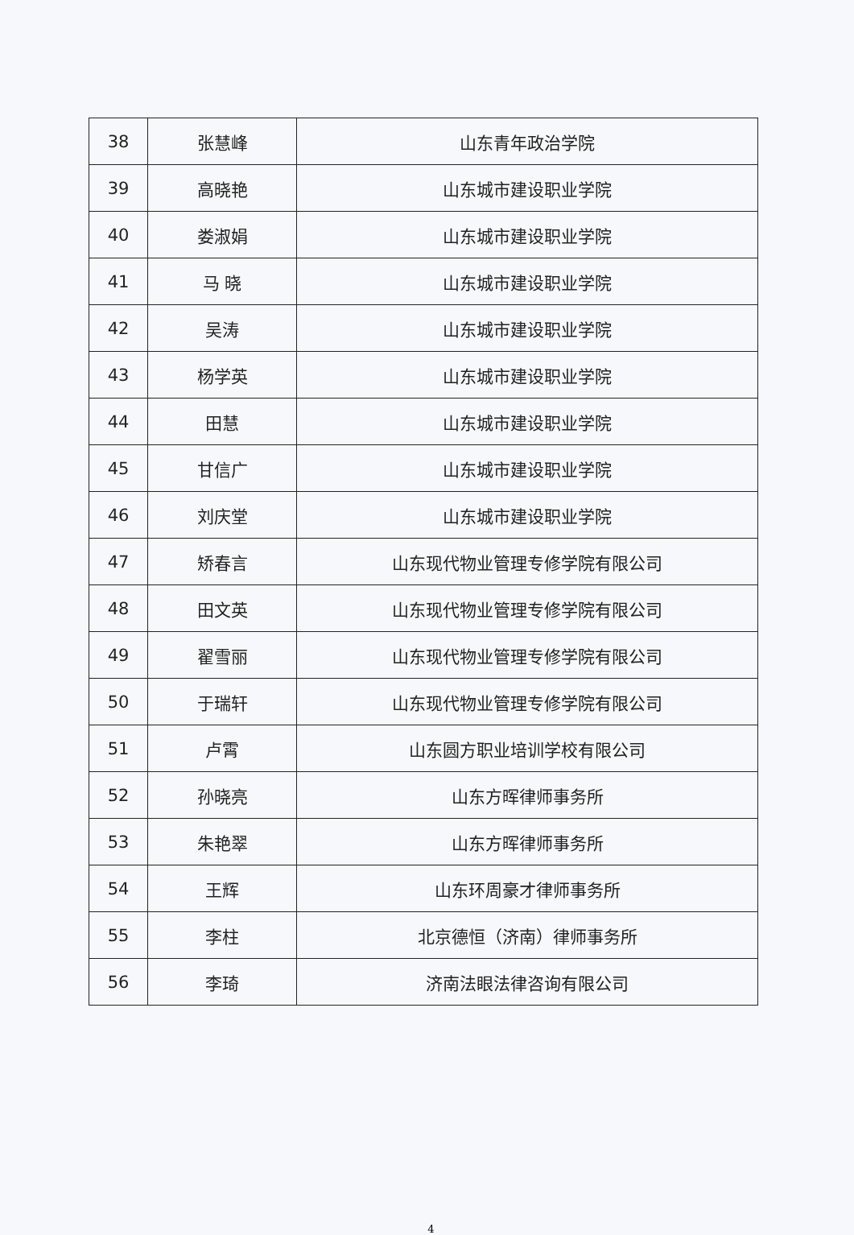| 38 | 张慧峰 | 山东青年政治学院 |
| 39 | 高晓艳 | 山东城市建设职业学院 |
| 40 | 娄淑娟 | 山东城市建设职业学院 |
| 41 | 马 晓 | 山东城市建设职业学院 |
| 42 | 吴涛 | 山东城市建设职业学院 |
| 43 | 杨学英 | 山东城市建设职业学院 |
| 44 | 田慧 | 山东城市建设职业学院 |
| 45 | 甘信广 | 山东城市建设职业学院 |
| 46 | 刘庆堂 | 山东城市建设职业学院 |
| 47 | 矫春言 | 山东现代物业管理专修学院有限公司 |
| 48 | 田文英 | 山东现代物业管理专修学院有限公司 |
| 49 | 翟雪丽 | 山东现代物业管理专修学院有限公司 |
| 50 | 于瑞轩 | 山东现代物业管理专修学院有限公司 |
| 51 | 卢霄 | 山东圆方职业培训学校有限公司 |
| 52 | 孙晓亮 | 山东方晖律师事务所 |
| 53 | 朱艳翠 | 山东方晖律师事务所 |
| 54 | 王辉 | 山东环周豪才律师事务所 |
| 55 | 李柱 | 北京德恒（济南）律师事务所 |
| 56 | 李琦 | 济南法眼法律咨询有限公司 |
4